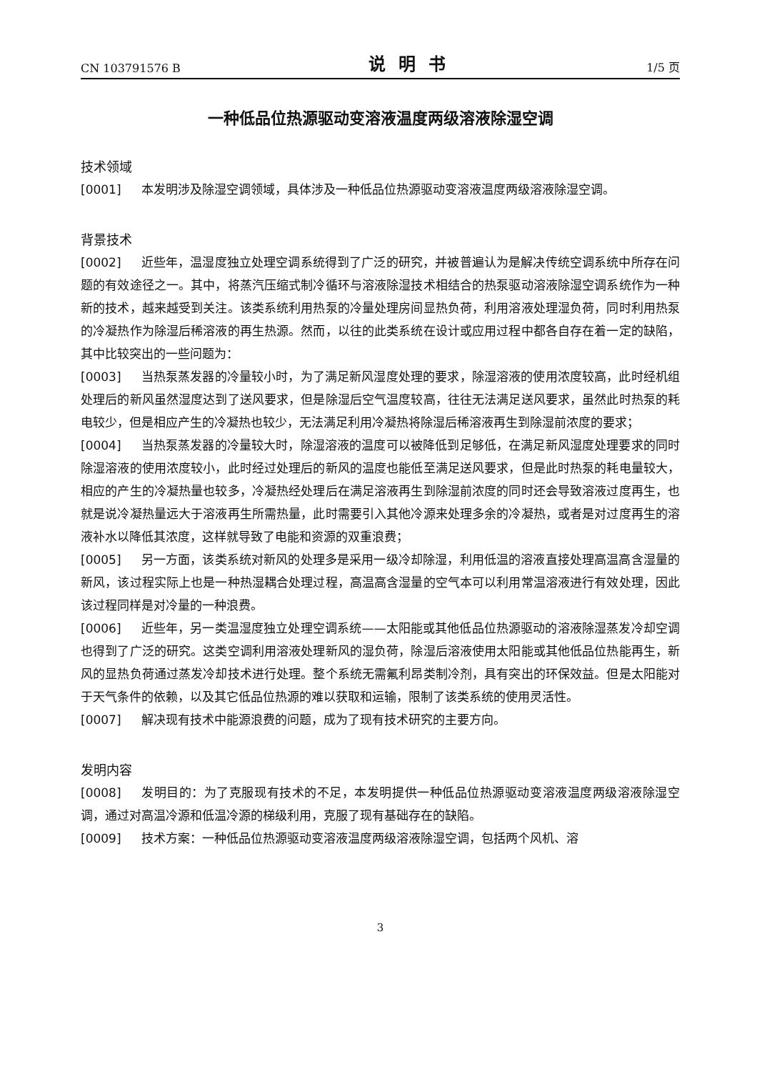CN 103791576 B 说明书 1/5 页
一种低品位热源驱动变溶液温度两级溶液除湿空调
技术领域
[0001] 本发明涉及除湿空调领域，具体涉及一种低品位热源驱动变溶液温度两级溶液除湿空调。
背景技术
[0002] 近些年，温湿度独立处理空调系统得到了广泛的研究，并被普遍认为是解决传统空调系统中所存在问题的有效途径之一。其中，将蒸汽压缩式制冷循环与溶液除湿技术相结合的热泵驱动溶液除湿空调系统作为一种新的技术，越来越受到关注。该类系统利用热泵的冷量处理房间显热负荷，利用溶液处理湿负荷，同时利用热泵的冷凝热作为除湿后稀溶液的再生热源。然而，以往的此类系统在设计或应用过程中都各自存在着一定的缺陷，其中比较突出的一些问题为：
[0003] 当热泵蒸发器的冷量较小时，为了满足新风湿度处理的要求，除湿溶液的使用浓度较高，此时经机组处理后的新风虽然湿度达到了送风要求，但是除湿后空气温度较高，往往无法满足送风要求，虽然此时热泵的耗电较少，但是相应产生的冷凝热也较少，无法满足利用冷凝热将除湿后稀溶液再生到除湿前浓度的要求；
[0004] 当热泵蒸发器的冷量较大时，除湿溶液的温度可以被降低到足够低，在满足新风湿度处理要求的同时除湿溶液的使用浓度较小，此时经过处理后的新风的温度也能低至满足送风要求，但是此时热泵的耗电量较大，相应的产生的冷凝热量也较多，冷凝热经处理后在满足溶液再生到除湿前浓度的同时还会导致溶液过度再生，也就是说冷凝热量远大于溶液再生所需热量，此时需要引入其他冷源来处理多余的冷凝热，或者是对过度再生的溶液补水以降低其浓度，这样就导致了电能和资源的双重浪费；
[0005] 另一方面，该类系统对新风的处理多是采用一级冷却除湿，利用低温的溶液直接处理高温高含湿量的新风，该过程实际上也是一种热湿耦合处理过程，高温高含湿量的空气本可以利用常温溶液进行有效处理，因此该过程同样是对冷量的一种浪费。
[0006] 近些年，另一类温湿度独立处理空调系统——太阳能或其他低品位热源驱动的溶液除湿蒸发冷却空调也得到了广泛的研究。这类空调利用溶液处理新风的湿负荷，除湿后溶液使用太阳能或其他低品位热能再生，新风的显热负荷通过蒸发冷却技术进行处理。整个系统无需氟利昂类制冷剂，具有突出的环保效益。但是太阳能对于天气条件的依赖，以及其它低品位热源的难以获取和运输，限制了该类系统的使用灵活性。
[0007] 解决现有技术中能源浪费的问题，成为了现有技术研究的主要方向。
发明内容
[0008] 发明目的：为了克服现有技术的不足，本发明提供一种低品位热源驱动变溶液温度两级溶液除湿空调，通过对高温冷源和低温冷源的梯级利用，克服了现有基础存在的缺陷。
[0009] 技术方案：一种低品位热源驱动变溶液温度两级溶液除湿空调，包括两个风机、溶
3